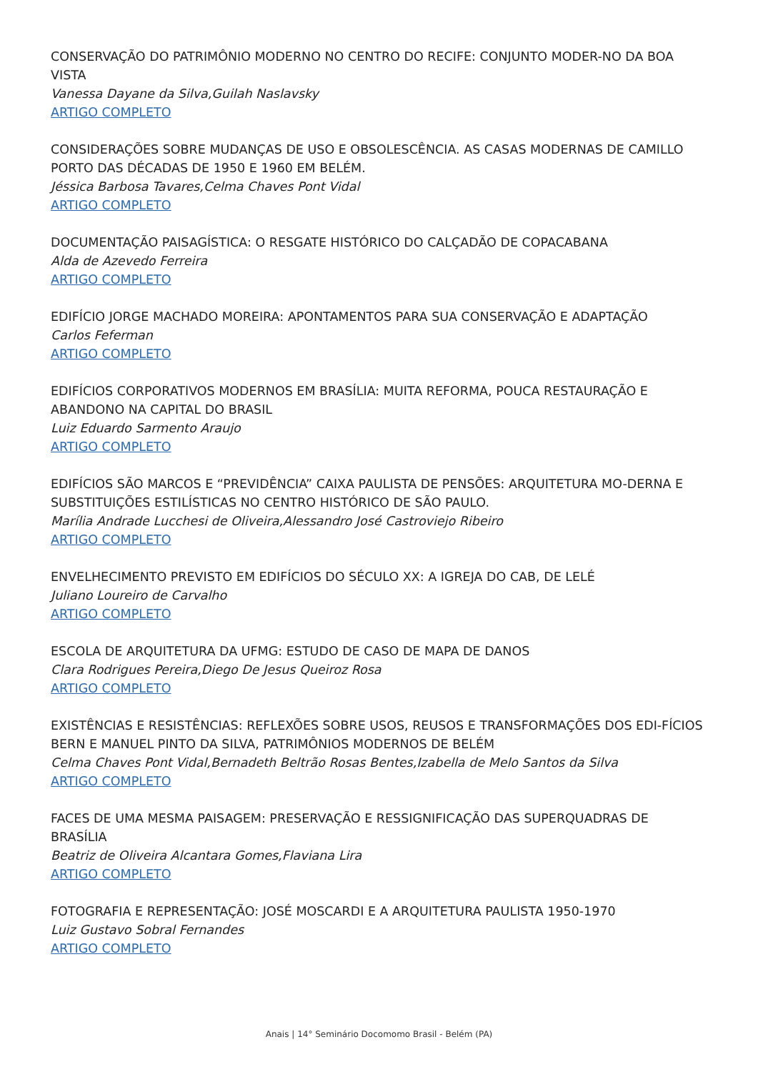CONSERVAÇÃO DO PATRIMÔNIO MODERNO NO CENTRO DO RECIFE: CONJUNTO MODER-NO DA BOA VISTA
Vanessa Dayane da Silva,Guilah Naslavsky
ARTIGO COMPLETO
CONSIDERAÇÕES SOBRE MUDANÇAS DE USO E OBSOLESCÊNCIA. AS CASAS MODERNAS DE CAMILLO PORTO DAS DÉCADAS DE 1950 E 1960 EM BELÉM.
Jéssica Barbosa Tavares,Celma Chaves Pont Vidal
ARTIGO COMPLETO
DOCUMENTAÇÃO PAISAGÍSTICA: O RESGATE HISTÓRICO DO CALÇADÃO DE COPACABANA
Alda de Azevedo Ferreira
ARTIGO COMPLETO
EDIFÍCIO JORGE MACHADO MOREIRA: APONTAMENTOS PARA SUA CONSERVAÇÃO E ADAPTAÇÃO
Carlos Feferman
ARTIGO COMPLETO
EDIFÍCIOS CORPORATIVOS MODERNOS EM BRASÍLIA: MUITA REFORMA, POUCA RESTAURAÇÃO E ABANDONO NA CAPITAL DO BRASIL
Luiz Eduardo Sarmento Araujo
ARTIGO COMPLETO
EDIFÍCIOS SÃO MARCOS E “PREVIDÊNCIA” CAIXA PAULISTA DE PENSÕES: ARQUITETURA MO-DERNA E SUBSTITUIÇÕES ESTILÍSTICAS NO CENTRO HISTÓRICO DE SÃO PAULO.
Marília Andrade Lucchesi de Oliveira,Alessandro José Castroviejo Ribeiro
ARTIGO COMPLETO
ENVELHECIMENTO PREVISTO EM EDIFÍCIOS DO SÉCULO XX: A IGREJA DO CAB, DE LELÉ
Juliano Loureiro de Carvalho
ARTIGO COMPLETO
ESCOLA DE ARQUITETURA DA UFMG: ESTUDO DE CASO DE MAPA DE DANOS
Clara Rodrigues Pereira,Diego De Jesus Queiroz Rosa
ARTIGO COMPLETO
EXISTÊNCIAS E RESISTÊNCIAS: REFLEXÕES SOBRE USOS, REUSOS E TRANSFORMAÇÕES DOS EDI-FÍCIOS BERN E MANUEL PINTO DA SILVA, PATRIMÔNIOS MODERNOS DE BELÉM
Celma Chaves Pont Vidal,Bernadeth Beltrão Rosas Bentes,Izabella de Melo Santos da Silva
ARTIGO COMPLETO
FACES DE UMA MESMA PAISAGEM: PRESERVAÇÃO E RESSIGNIFICAÇÃO DAS SUPERQUADRAS DE BRASÍLIA
Beatriz de Oliveira Alcantara Gomes,Flaviana Lira
ARTIGO COMPLETO
FOTOGRAFIA E REPRESENTAÇÃO: JOSÉ MOSCARDI E A ARQUITETURA PAULISTA 1950-1970
Luiz Gustavo Sobral Fernandes
ARTIGO COMPLETO
Anais | 14° Seminário Docomomo Brasil - Belém (PA)